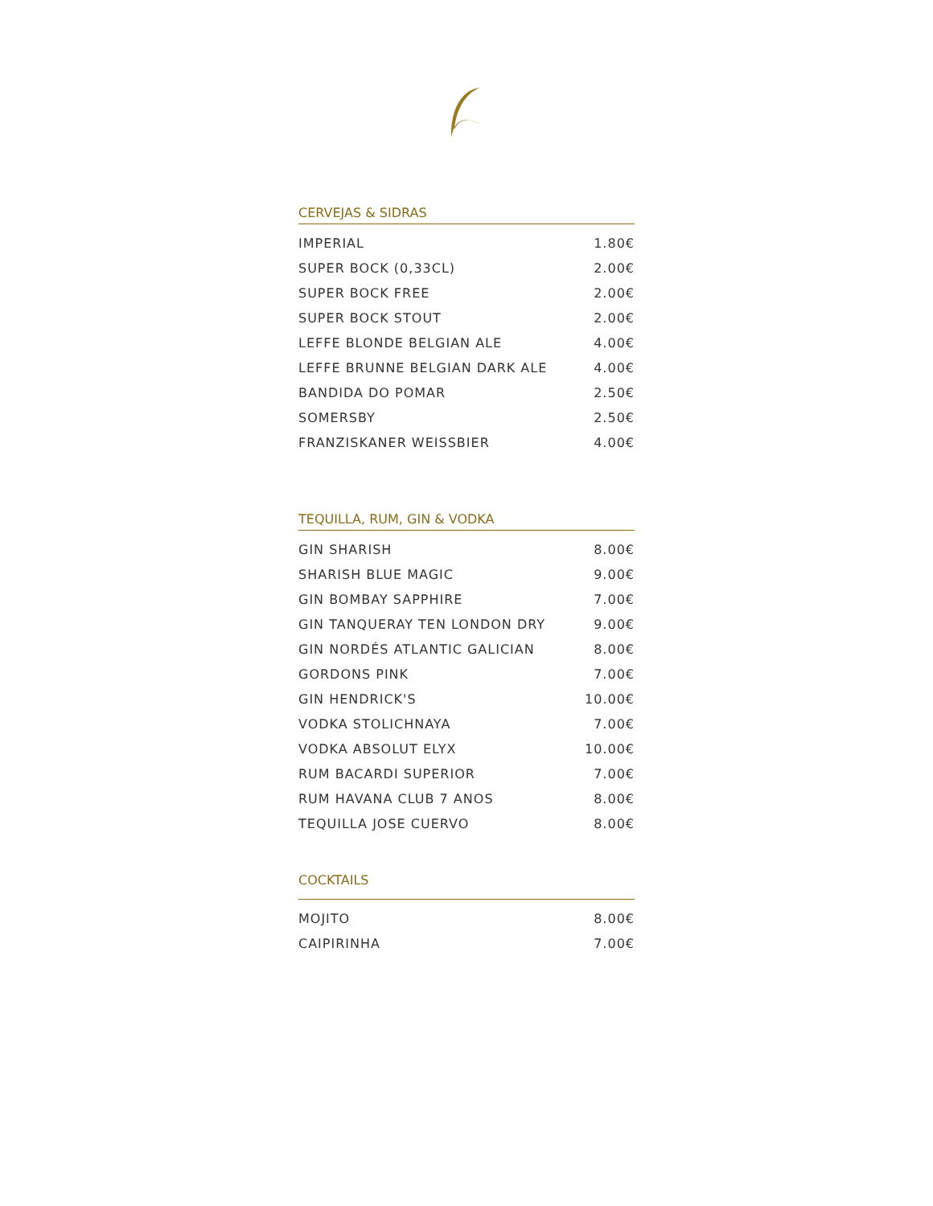CERVEJAS & SIDRAS
| IMPERIAL | 1.80€ |
| SUPER BOCK (0,33CL) | 2.00€ |
| SUPER BOCK FREE | 2.00€ |
| SUPER BOCK STOUT | 2.00€ |
| LEFFE BLONDE BELGIAN ALE | 4.00€ |
| LEFFE BRUNNE BELGIAN DARK ALE | 4.00€ |
| BANDIDA DO POMAR | 2.50€ |
| SOMERSBY | 2.50€ |
| FRANZISKANER WEISSBIER | 4.00€ |
TEQUILLA, RUM, GIN & VODKA
| GIN SHARISH | 8.00€ |
| SHARISH BLUE MAGIC | 9.00€ |
| GIN BOMBAY SAPPHIRE | 7.00€ |
| GIN TANQUERAY TEN LONDON DRY | 9.00€ |
| GIN NORDÉS ATLANTIC GALICIAN | 8.00€ |
| GORDONS PINK | 7.00€ |
| GIN HENDRICK'S | 10.00€ |
| VODKA STOLICHNAYA | 7.00€ |
| VODKA ABSOLUT ELYX | 10.00€ |
| RUM BACARDI SUPERIOR | 7.00€ |
| RUM HAVANA CLUB 7 ANOS | 8.00€ |
| TEQUILLA JOSE CUERVO | 8.00€ |
COCKTAILS
| MOJITO | 8.00€ |
| CAIPIRINHA | 7.00€ |